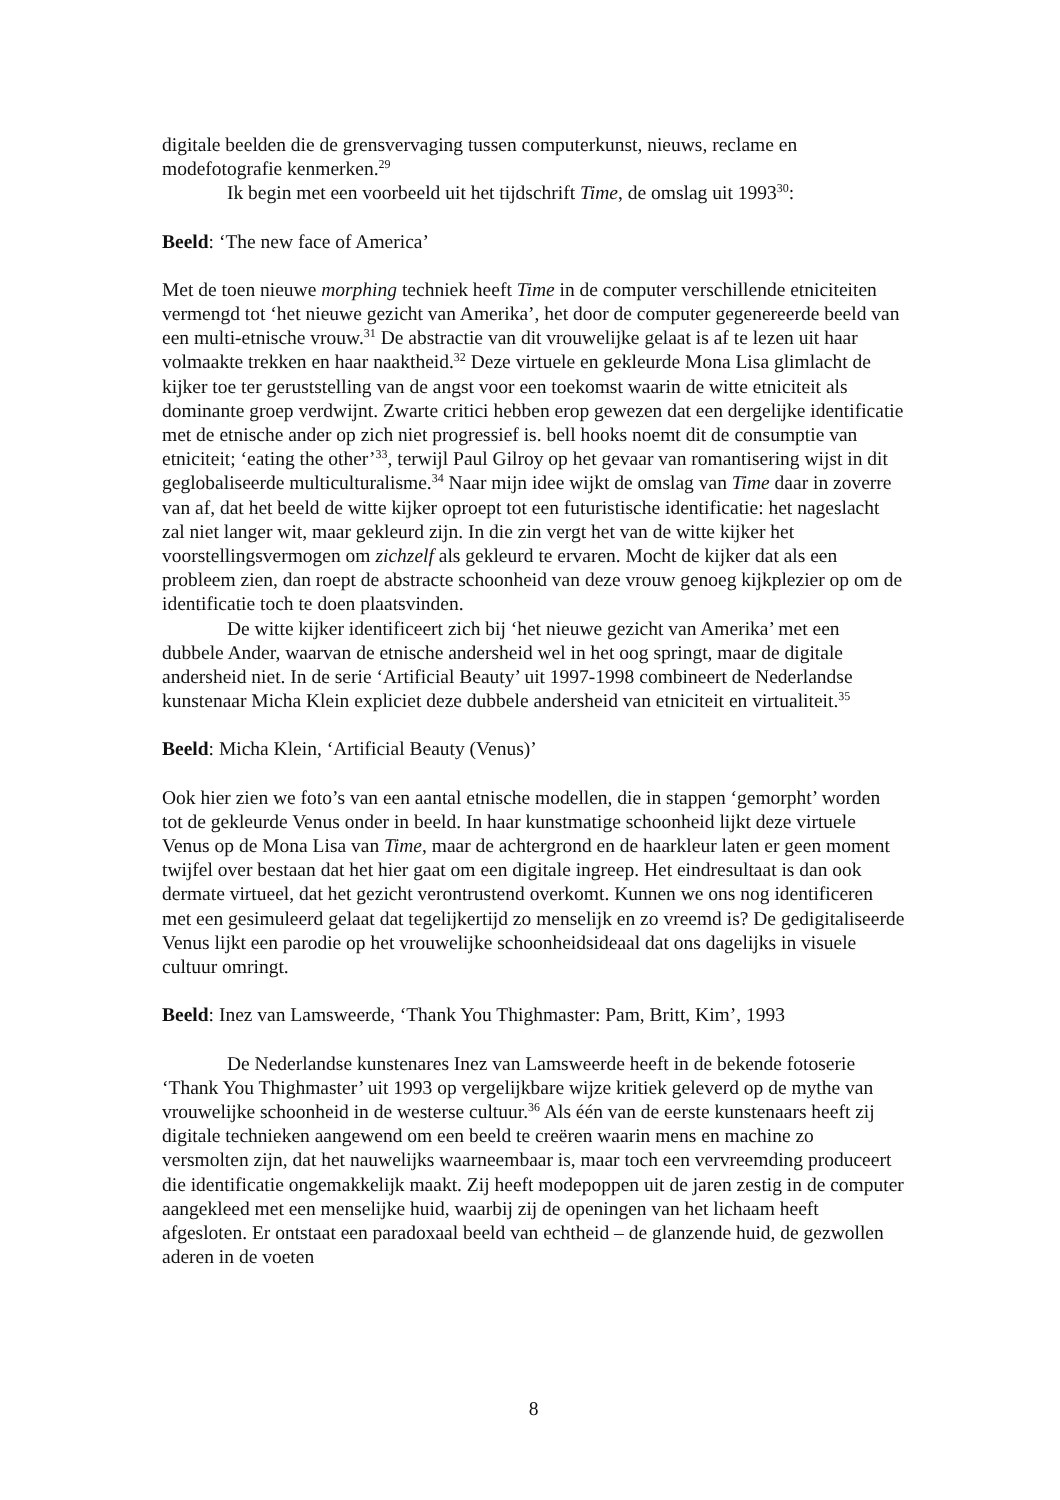digitale beelden die de grensvervaging tussen computerkunst, nieuws, reclame en modefotografie kenmerken.<sup>29</sup>
Ik begin met een voorbeeld uit het tijdschrift Time, de omslag uit 1993<sup>30</sup>:
Beeld: ‘The new face of America’
Met de toen nieuwe morphing techniek heeft Time in de computer verschillende etniciteiten vermengd tot ‘het nieuwe gezicht van Amerika’, het door de computer gegenereerde beeld van een multi-etnische vrouw.<sup>31</sup> De abstractie van dit vrouwelijke gelaat is af te lezen uit haar volmaakte trekken en haar naaktheid.<sup>32</sup> Deze virtuele en gekleurde Mona Lisa glimlacht de kijker toe ter geruststelling van de angst voor een toekomst waarin de witte etniciteit als dominante groep verdwijnt. Zwarte critici hebben erop gewezen dat een dergelijke identificatie met de etnische ander op zich niet progressief is. bell hooks noemt dit de consumptie van etniciteit; ‘eating the other’<sup>33</sup>, terwijl Paul Gilroy op het gevaar van romantisering wijst in dit geglobaliseerde multiculturalisme.<sup>34</sup> Naar mijn idee wijkt de omslag van Time daar in zoverre van af, dat het beeld de witte kijker oproept tot een futuristische identificatie: het nageslacht zal niet langer wit, maar gekleurd zijn. In die zin vergt het van de witte kijker het voorstellingsvermogen om zichzelf als gekleurd te ervaren. Mocht de kijker dat als een probleem zien, dan roept de abstracte schoonheid van deze vrouw genoeg kijkplezier op om de identificatie toch te doen plaatsvinden.
De witte kijker identificeert zich bij ‘het nieuwe gezicht van Amerika’ met een dubbele Ander, waarvan de etnische andersheid wel in het oog springt, maar de digitale andersheid niet. In de serie ‘Artificial Beauty’ uit 1997-1998 combineert de Nederlandse kunstenaar Micha Klein expliciet deze dubbele andersheid van etniciteit en virtualiteit.<sup>35</sup>
Beeld: Micha Klein, ‘Artificial Beauty (Venus)’
Ook hier zien we foto’s van een aantal etnische modellen, die in stappen ‘gemorpht’ worden tot de gekleurde Venus onder in beeld. In haar kunstmatige schoonheid lijkt deze virtuele Venus op de Mona Lisa van Time, maar de achtergrond en de haarkleur laten er geen moment twijfel over bestaan dat het hier gaat om een digitale ingreep. Het eindresultaat is dan ook dermate virtueel, dat het gezicht verontrustend overkomt. Kunnen we ons nog identificeren met een gesimuleerd gelaat dat tegelijkertijd zo menselijk en zo vreemd is? De gedigitaliseerde Venus lijkt een parodie op het vrouwelijke schoonheidsideaal dat ons dagelijks in visuele cultuur omringt.
Beeld: Inez van Lamsweerde, ‘Thank You Thighmaster: Pam, Britt, Kim’, 1993
De Nederlandse kunstenares Inez van Lamsweerde heeft in de bekende fotoserie ‘Thank You Thighmaster’ uit 1993 op vergelijkbare wijze kritiek geleverd op de mythe van vrouwelijke schoonheid in de westerse cultuur.<sup>36</sup> Als één van de eerste kunstenaars heeft zij digitale technieken aangewend om een beeld te creëren waarin mens en machine zo versmolten zijn, dat het nauwelijks waarneembaar is, maar toch een vervreemding produceert die identificatie ongemakkelijk maakt. Zij heeft modepoppen uit de jaren zestig in de computer aangekleed met een menselijke huid, waarbij zij de openingen van het lichaam heeft afgesloten. Er ontstaat een paradoxaal beeld van echtheid – de glanzende huid, de gezwollen aderen in de voeten
8